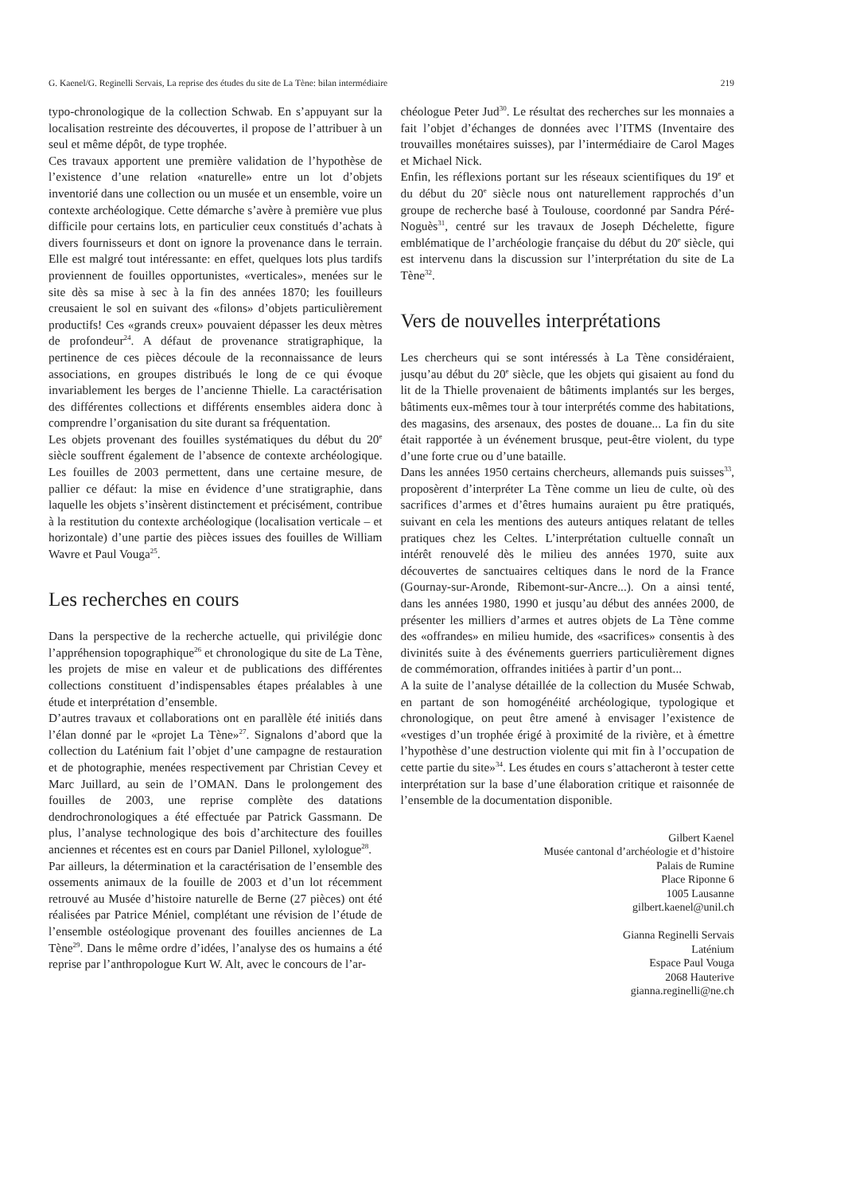G. Kaenel/G. Reginelli Servais, La reprise des études du site de La Tène: bilan intermédiaire 219
typo-chronologique de la collection Schwab. En s’appuyant sur la localisation restreinte des découvertes, il propose de l’attribuer à un seul et même dépôt, de type trophée.
Ces travaux apportent une première validation de l’hypothèse de l’existence d’une relation «naturelle» entre un lot d’objets inventorié dans une collection ou un musée et un ensemble, voire un contexte archéologique. Cette démarche s’avère à première vue plus difficile pour certains lots, en particulier ceux constitués d’achats à divers fournisseurs et dont on ignore la provenance dans le terrain. Elle est malgré tout intéressante: en effet, quelques lots plus tardifs proviennent de fouilles opportunistes, «verticales», menées sur le site dès sa mise à sec à la fin des années 1870; les fouilleurs creusaient le sol en suivant des «filons» d’objets particulièrement productifs! Ces «grands creux» pouvaient dépasser les deux mètres de profondeur<sup>24</sup>. A défaut de provenance stratigraphique, la pertinence de ces pièces découle de la reconnaissance de leurs associations, en groupes distribués le long de ce qui évoque invariablement les berges de l’ancienne Thielle. La caractérisation des différentes collections et différents ensembles aidera donc à comprendre l’organisation du site durant sa fréquentation.
Les objets provenant des fouilles systématiques du début du 20<sup>e</sup> siècle souffrent également de l’absence de contexte archéologique. Les fouilles de 2003 permettent, dans une certaine mesure, de pallier ce défaut: la mise en évidence d’une stratigraphie, dans laquelle les objets s’insèrent distinctement et précisément, contribue à la restitution du contexte archéologique (localisation verticale – et horizontale) d’une partie des pièces issues des fouilles de William Wavre et Paul Vouga<sup>25</sup>.
Les recherches en cours
Dans la perspective de la recherche actuelle, qui privilégie donc l’appréhension topographique<sup>26</sup> et chronologique du site de La Tène, les projets de mise en valeur et de publications des différentes collections constituent d’indispensables étapes préalables à une étude et interprétation d’ensemble.
D’autres travaux et collaborations ont en parallèle été initiés dans l’élan donné par le «projet La Tène»<sup>27</sup>. Signalons d’abord que la collection du Laténium fait l’objet d’une campagne de restauration et de photographie, menées respectivement par Christian Cevey et Marc Juillard, au sein de l’OMAN. Dans le prolongement des fouilles de 2003, une reprise complète des datations dendrochronologiques a été effectuée par Patrick Gassmann. De plus, l’analyse technologique des bois d’architecture des fouilles anciennes et récentes est en cours par Daniel Pillonel, xylologue<sup>28</sup>.
Par ailleurs, la détermination et la caractérisation de l’ensemble des ossements animaux de la fouille de 2003 et d’un lot récemment retrouvé au Musée d’histoire naturelle de Berne (27 pièces) ont été réalisées par Patrice Méniel, complétant une révision de l’étude de l’ensemble ostéologique provenant des fouilles anciennes de La Tène<sup>29</sup>. Dans le même ordre d’idées, l’analyse des os humains a été reprise par l’anthropologue Kurt W. Alt, avec le concours de l’ar-
chéologue Peter Jud<sup>30</sup>. Le résultat des recherches sur les monnaies a fait l’objet d’échanges de données avec l’ITMS (Inventaire des trouvailles monétaires suisses), par l’intermédiaire de Carol Mages et Michael Nick.
Enfin, les réflexions portant sur les réseaux scientifiques du 19<sup>e</sup> et du début du 20<sup>e</sup> siècle nous ont naturellement rapprochés d’un groupe de recherche basé à Toulouse, coordonné par Sandra Péré-Noguès<sup>31</sup>, centré sur les travaux de Joseph Déchelette, figure emblématique de l’archéologie française du début du 20<sup>e</sup> siècle, qui est intervenu dans la discussion sur l’interprétation du site de La Tène<sup>32</sup>.
Vers de nouvelles interprétations
Les chercheurs qui se sont intéressés à La Tène considéraient, jusqu’au début du 20<sup>e</sup> siècle, que les objets qui gisaient au fond du lit de la Thielle provenaient de bâtiments implantés sur les berges, bâtiments eux-mêmes tour à tour interprétés comme des habitations, des magasins, des arsenaux, des postes de douane... La fin du site était rapportée à un événement brusque, peut-être violent, du type d’une forte crue ou d’une bataille.
Dans les années 1950 certains chercheurs, allemands puis suisses<sup>33</sup>, proposèrent d’interpréter La Tène comme un lieu de culte, où des sacrifices d’armes et d’êtres humains auraient pu être pratiqués, suivant en cela les mentions des auteurs antiques relatant de telles pratiques chez les Celtes. L’interprétation cultuelle connaît un intérêt renouvelé dès le milieu des années 1970, suite aux découvertes de sanctuaires celtiques dans le nord de la France (Gournay-sur-Aronde, Ribemont-sur-Ancre...). On a ainsi tenté, dans les années 1980, 1990 et jusqu’au début des années 2000, de présenter les milliers d’armes et autres objets de La Tène comme des «offrandes» en milieu humide, des «sacrifices» consentis à des divinités suite à des événements guerriers particulièrement dignes de commémoration, offrandes initiées à partir d’un pont...
A la suite de l’analyse détaillée de la collection du Musée Schwab, en partant de son homogénéité archéologique, typologique et chronologique, on peut être amené à envisager l’existence de «vestiges d’un trophée érigé à proximité de la rivière, et à émettre l’hypothèse d’une destruction violente qui mit fin à l’occupation de cette partie du site»<sup>34</sup>. Les études en cours s’attacheront à tester cette interprétation sur la base d’une élaboration critique et raisonnée de l’ensemble de la documentation disponible.
Gilbert Kaenel
Musée cantonal d’archéologie et d’histoire
Palais de Rumine
Place Riponne 6
1005 Lausanne
gilbert.kaenel@unil.ch
Gianna Reginelli Servais
Laténium
Espace Paul Vouga
2068 Hauterive
gianna.reginelli@ne.ch